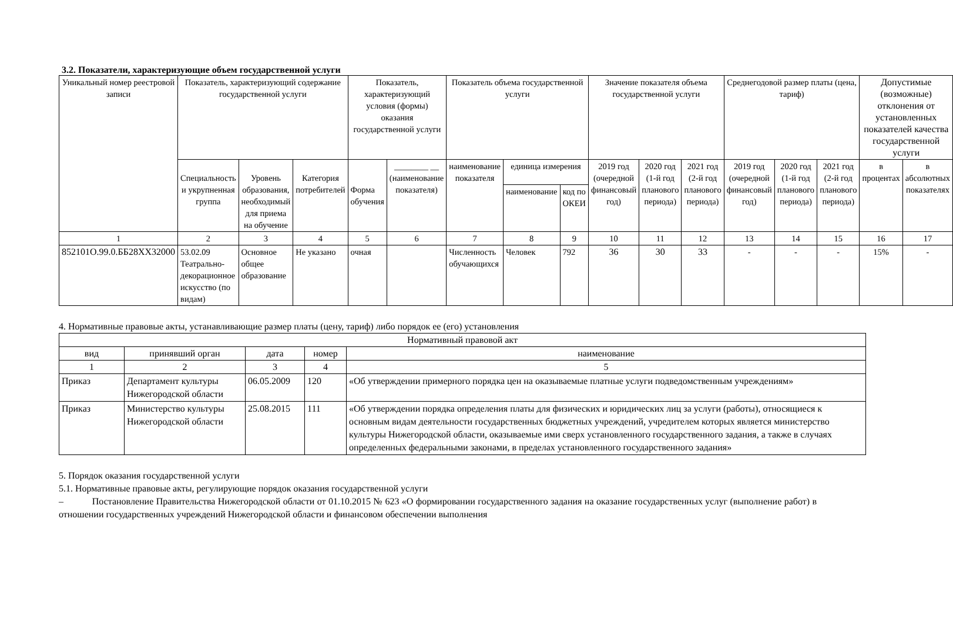3.2. Показатели, характеризующие объем государственной услуги
| Уникальный номер реестровой записи | Показатель, характеризующий содержание государственной услуги | | | Показатель, характеризующий условия (формы) оказания государственной услуги | | Показатель объема государственной услуги | | | Значение показателя объема государственной услуги | | | Среднегодовой размер платы (цена, тариф) | | | Допустимые (возможные) отклонения от установленных показателей качества государственной услуги | |
| --- | --- | --- | --- | --- | --- | --- | --- | --- | --- | --- | --- | --- | --- | --- | --- | --- |
| | Специальность и укрупненная группа | Уровень образования, необходимый для приема на обучение | Категория потребителей | Форма обучения | ________ __ (наименование показателя) | наименование показателя | единица измерения | | 2019 год (очередной финансовый год) | 2020 год (1-й год планового периода) | 2021 год (2-й год планового периода) | 2019 год (очередной финансовый год) | 2020 год (1-й год планового периода) | 2021 год (2-й год планового периода) | в процентах | в абсолютных показателях |
| | | | | | | | наименование | код по ОКЕИ | | | | | | | | |
| 1 | 2 | 3 | 4 | 5 | 6 | 7 | 8 | 9 | 10 | 11 | 12 | 13 | 14 | 15 | 16 | 17 |
| 852101О.99.0.ББ28ХХ32000 | 53.02.09 Театрально-декорационное искусство (по видам) | Основное общее образование | Не указано | очная | | Численность обучающихся | Человек | 792 | 36 | 30 | 33 | - | - | - | 15% | - |
4. Нормативные правовые акты, устанавливающие размер платы (цену, тариф) либо порядок ее (его) установления
| Нормативный правовой акт | | | | |
| --- | --- | --- | --- | --- |
| вид | принявший орган | дата | номер | наименование |
| 1 | 2 | 3 | 4 | 5 |
| Приказ | Департамент культуры Нижегородской области | 06.05.2009 | 120 | «Об утверждении примерного порядка цен на оказываемые платные услуги подведомственным учреждениям» |
| Приказ | Министерство культуры Нижегородской области | 25.08.2015 | 111 | «Об утверждении порядка определения платы для физических и юридических лиц за услуги (работы), относящиеся к основным видам деятельности государственных бюджетных учреждений, учредителем которых является министерство культуры Нижегородской области, оказываемые ими сверх установленного государственного задания, а также в случаях определенных федеральными законами, в пределах установленного государственного задания» |
5. Порядок оказания государственной услуги
5.1. Нормативные правовые акты, регулирующие порядок оказания государственной услуги
– Постановление Правительства Нижегородской области от 01.10.2015 № 623 «О формировании государственного задания на оказание государственных услуг (выполнение работ) в отношении государственных учреждений Нижегородской области и финансовом обеспечении выполнения